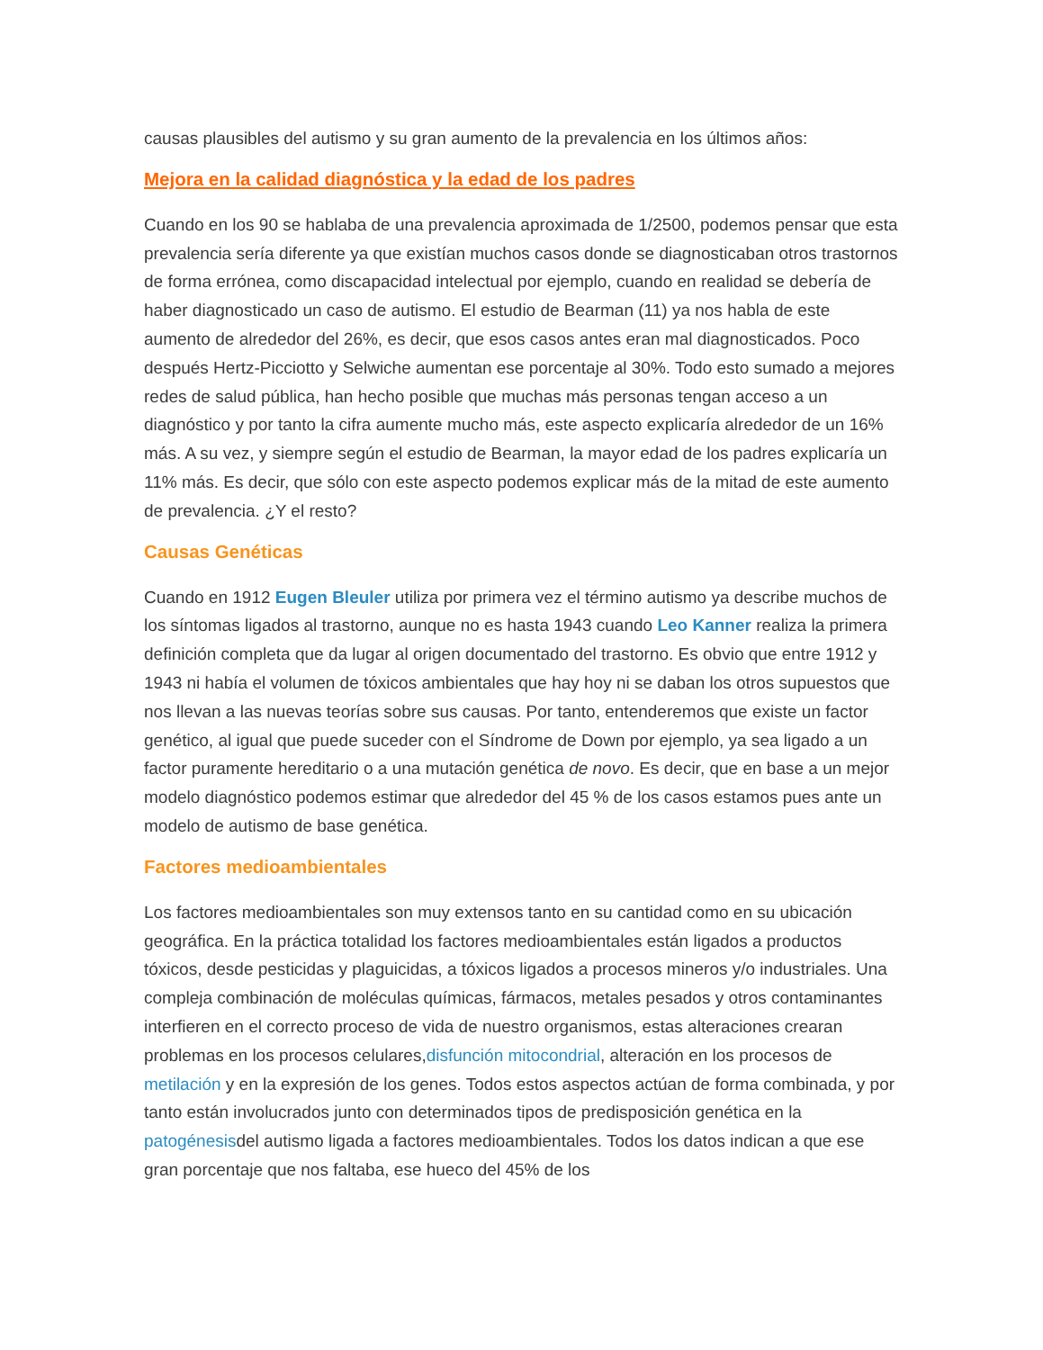causas plausibles del autismo y su gran aumento de la prevalencia en los últimos años:
Mejora en la calidad diagnóstica y la edad de los padres
Cuando en los 90 se hablaba de una prevalencia aproximada de 1/2500, podemos pensar que esta prevalencia sería diferente ya que existían muchos casos donde se diagnosticaban otros trastornos de forma errónea, como discapacidad intelectual por ejemplo, cuando en realidad se debería de haber diagnosticado un caso de autismo. El estudio de Bearman (11) ya nos habla de este aumento de alrededor del 26%, es decir, que esos casos antes eran mal diagnosticados. Poco después Hertz-Picciotto y Selwiche aumentan ese porcentaje al 30%. Todo esto sumado a mejores redes de salud pública, han hecho posible que muchas más personas tengan acceso a un diagnóstico y por tanto la cifra aumente mucho más, este aspecto explicaría alrededor de un 16% más. A su vez, y siempre según el estudio de Bearman, la mayor edad de los padres explicaría un 11% más. Es decir, que sólo con este aspecto podemos explicar más de la mitad de este aumento de prevalencia. ¿Y el resto?
Causas Genéticas
Cuando en 1912 Eugen Bleuler utiliza por primera vez el término autismo ya describe muchos de los síntomas ligados al trastorno, aunque no es hasta 1943 cuando Leo Kanner realiza la primera definición completa que da lugar al origen documentado del trastorno. Es obvio que entre 1912 y 1943 ni había el volumen de tóxicos ambientales que hay hoy ni se daban los otros supuestos que nos llevan a las nuevas teorías sobre sus causas. Por tanto, entenderemos que existe un factor genético, al igual que puede suceder con el Síndrome de Down por ejemplo, ya sea ligado a un factor puramente hereditario o a una mutación genética de novo. Es decir, que en base a un mejor modelo diagnóstico podemos estimar que alrededor del 45 % de los casos estamos pues ante un modelo de autismo de base genética.
Factores medioambientales
Los factores medioambientales son muy extensos tanto en su cantidad como en su ubicación geográfica. En la práctica totalidad los factores medioambientales están ligados a productos tóxicos, desde pesticidas y plaguicidas, a tóxicos ligados a procesos mineros y/o industriales. Una compleja combinación de moléculas químicas, fármacos, metales pesados y otros contaminantes interfieren en el correcto proceso de vida de nuestro organismos, estas alteraciones crearan problemas en los procesos celulares,disfunción mitocondrial, alteración en los procesos de metilación y en la expresión de los genes. Todos estos aspectos actúan de forma combinada, y por tanto están involucrados junto con determinados tipos de predisposición genética en la patogénesisdel autismo ligada a factores medioambientales. Todos los datos indican a que ese gran porcentaje que nos faltaba, ese hueco del 45% de los